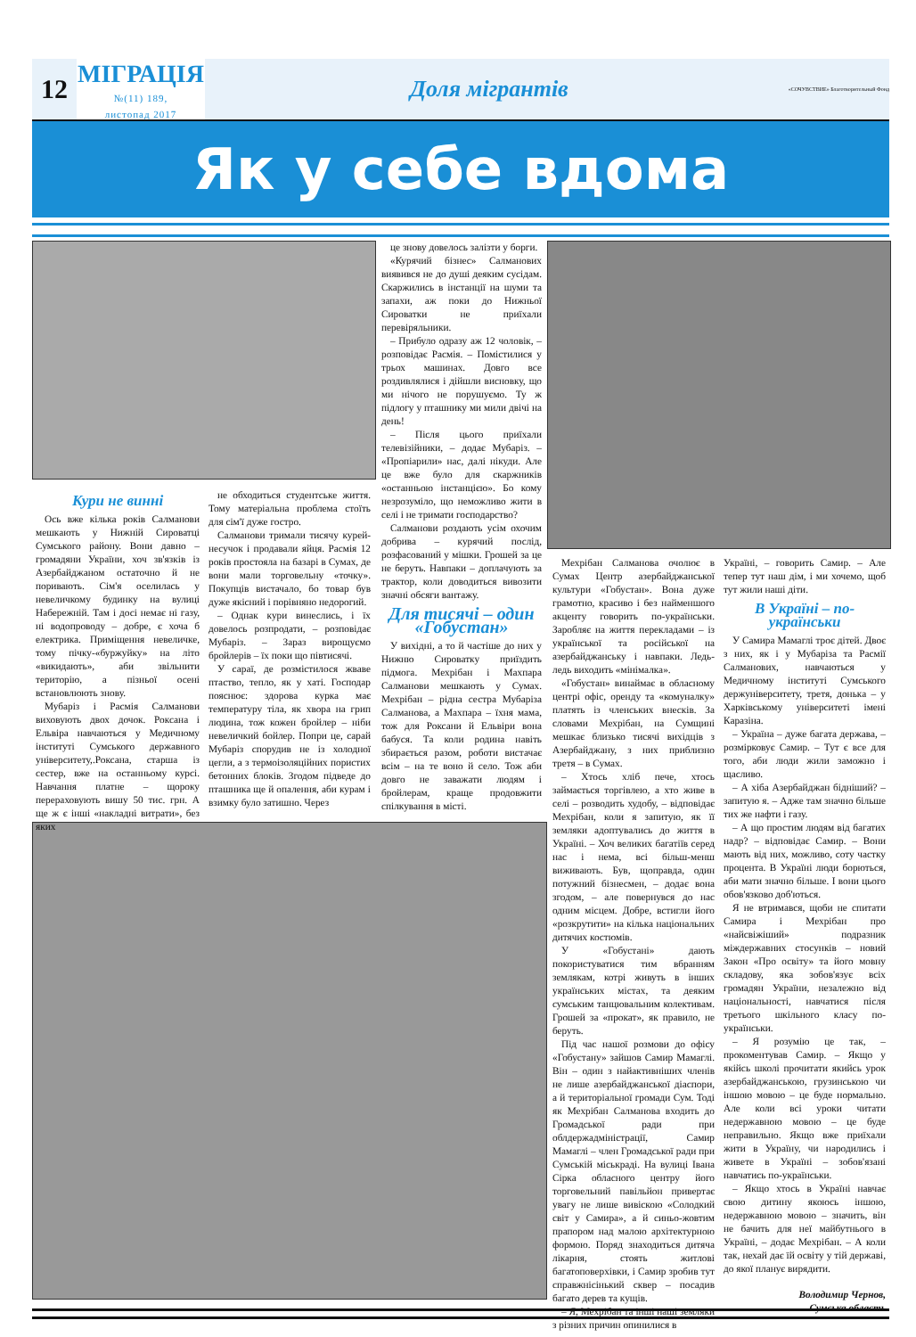12
МІГРАЦІЯ
№(11) 189,
листопад 2017
Доля мігрантів
«СОЧУВСТВИЕ» Благотворительный Фонд
Як у себе вдома
Кури не винні
Ось вже кілька років Салманови мешкають у Нижній Сироватці Сумського району. Вони давно – громадяни України, хоч зв'язків із Азербайджаном остаточно й не поривають. Сім'я оселилась у невеличкому будинку на вулиці Набережній. Там і досі немає ні газу, ні водопроводу – добре, є хоча б електрика. Приміщення невеличке, тому пічку-«буржуйку» на літо «викидають», аби звільнити територію, а пізньої осені встановлюють знову.
Мубаріз і Расмія Салманови виховують двох дочок. Роксана і Ельвіра навчаються у Медичному інституті Сумського державного університету,.Роксана, старша із сестер, вже на останньому курсі. Навчання платне – щороку перераховують вишу 50 тис. грн. А ще ж є інші «накладні витрати», без яких
не обходиться студентське життя. Тому матеріальна проблема стоїть для сім'ї дуже гостро.
Салманови тримали тисячу курей-несучок і продавали яйця. Расмія 12 років простояла на базарі в Сумах, де вони мали торговельну «точку». Покупців вистачало, бо товар був дуже якісний і порівняно недорогий.
– Однак кури винеслись, і їх довелось розпродати, – розповідає Мубаріз. – Зараз вирощуємо бройлерів – їх поки що півтисячі.
У сараї, де розмістилося жваве птаство, тепло, як у хаті. Господар пояснює: здорова курка має температуру тіла, як хвора на грип людина, тож кожен бройлер – ніби невеличкий бойлер. Попри це, сарай Мубаріз спорудив не із холодної цегли, а з термоізоляційних пористих бетонних блоків. Згодом підведе до пташника ще й опалення, аби курам і взимку було затишно. Через
це знову довелось залізти у борги.
«Курячий бізнес» Салманових виявився не до душі деяким сусідам. Скаржились в інстанції на шуми та запахи, аж поки до Нижньої Сироватки не приїхали перевіряльники.
– Прибуло одразу аж 12 чоловік, – розповідає Расмія. – Помістилися у трьох машинах. Довго все роздивлялися і дійшли висновку, що ми нічого не порушуємо. Ту ж підлогу у пташнику ми мили двічі на день!
– Після цього приїхали телевізійники, – додає Мубаріз. – «Пропіарили» нас, далі нікуди. Але це вже було для скаржників «останньою інстанцією». Бо кому незрозуміло, що неможливо жити в селі і не тримати господарство?
Салманови роздають усім охочим добрива – курячий послід, розфасований у мішки. Грошей за це не беруть. Навпаки – доплачують за трактор, коли доводиться вивозити значні обсяги вантажу.
Для тисячі – один «Гобустан»
У вихідні, а то й частіше до них у Нижню Сироватку приїздить підмога. Мехрібан і Махпара Салманови мешкають у Сумах. Мехрібан – рідна сестра Мубаріза Салманова, а Махпара – їхня мама, тож для Роксани й Ельвіри вона бабуся. Та коли родина навіть збирається разом, роботи вистачає всім – на те воно й село. Тож аби довго не заважати людям і бройлерам, краще продовжити спілкування в місті.
Мехрібан Салманова очолює в Сумах Центр азербайджанської культури «Гобустан». Вона дуже грамотно, красиво і без найменшого акценту говорить по-українськи. Заробляє на життя перекладами – із української та російської на азербайджанську і навпаки. Ледь-ледь виходить «мінімалка».
«Гобустан» винаймає в обласному центрі офіс, оренду та «комуналку» платять із членських внесків. За словами Мехрібан, на Сумщині мешкає близько тисячі вихідців з Азербайджану, з них приблизно третя – в Сумах.
– Хтось хліб пече, хтось займається торгівлею, а хто живе в селі – розводить худобу, – відповідає Мехрібан, коли я запитую, як її земляки адоптувались до життя в Україні. – Хоч великих багатіїв серед нас і нема, всі більш-менш виживають. Був, щоправда, один потужний бізнесмен, – додає вона згодом, – але повернувся до нас одним місцем. Добре, встигли його «розкрутити» на кілька національних дитячих костюмів.
У «Гобустані» дають покористуватися тим вбранням землякам, котрі живуть в інших українських містах, та деяким сумським танцювальним колективам. Грошей за «прокат», як правило, не беруть.
Під час нашої розмови до офісу «Гобустану» зайшов Самир Мамаглі. Він – один з найактивніших членів не лише азербайджанської діаспори, а й територіальної громади Сум. Тоді як Мехрібан Салманова входить до Громадської ради при облдержадміністрації, Самир Мамаглі – член Громадської ради при Сумській міськраді. На вулиці Івана Сірка обласного центру його торговельний павільйон привертає увагу не лише вивіскою «Солодкий світ у Самира», а й синьо-жовтим прапором над малою архітектурною формою. Поряд знаходиться дитяча лікарня, стоять житлові багатоповерхівки, і Самир зробив тут справжнісінький сквер – посадив багато дерев та кущів.
– Я, Мехрібан та інші наші земляки з різних причин опинилися в
Україні, – говорить Самир. – Але тепер тут наш дім, і ми хочемо, щоб тут жили наші діти.
В Україні – по-українськи
У Самира Мамаглі троє дітей. Двоє з них, як і у Мубаріза та Расмії Салманових, навчаються у Медичному інституті Сумського держуніверситету, третя, донька – у Харківському університеті імені Каразіна.
– Україна – дуже багата держава, – розмірковує Самир. – Тут є все для того, аби люди жили заможно і щасливо.
– А хіба Азербайджан бідніший? – запитую я. – Адже там значно більше тих же нафти і газу.
– А що простим людям від багатих надр? – відповідає Самир. – Вони мають від них, можливо, соту частку процента. В Україні люди борються, аби мати значно більше. І вони цього обов'язково доб'ються.
Я не втримався, щоби не спитати Самира і Мехрібан про «найсвіжіший» подразник міждержавних стосунків – новий Закон «Про освіту» та його мовну складову, яка зобов'язує всіх громадян України, незалежно від національності, навчатися після третього шкільного класу по-українськи.
– Я розумію це так, – прокоментував Самир. – Якщо у якійсь школі прочитати якийсь урок азербайджанською, грузинською чи іншою мовою – це буде нормально. Але коли всі уроки читати недержавною мовою – це буде неправильно. Якщо вже приїхали жити в Україну, чи народились і живете в Україні – зобов'язані навчатись по-українськи.
– Якщо хтось в Україні навчає свою дитину якоюсь іншою, недержавною мовою – значить, він не бачить для неї майбутнього в Україні, – додає Мехрібан. – А коли так, нехай дає їй освіту у тій державі, до якої планує вирядити.
Володимир Чернов,
Сумська область